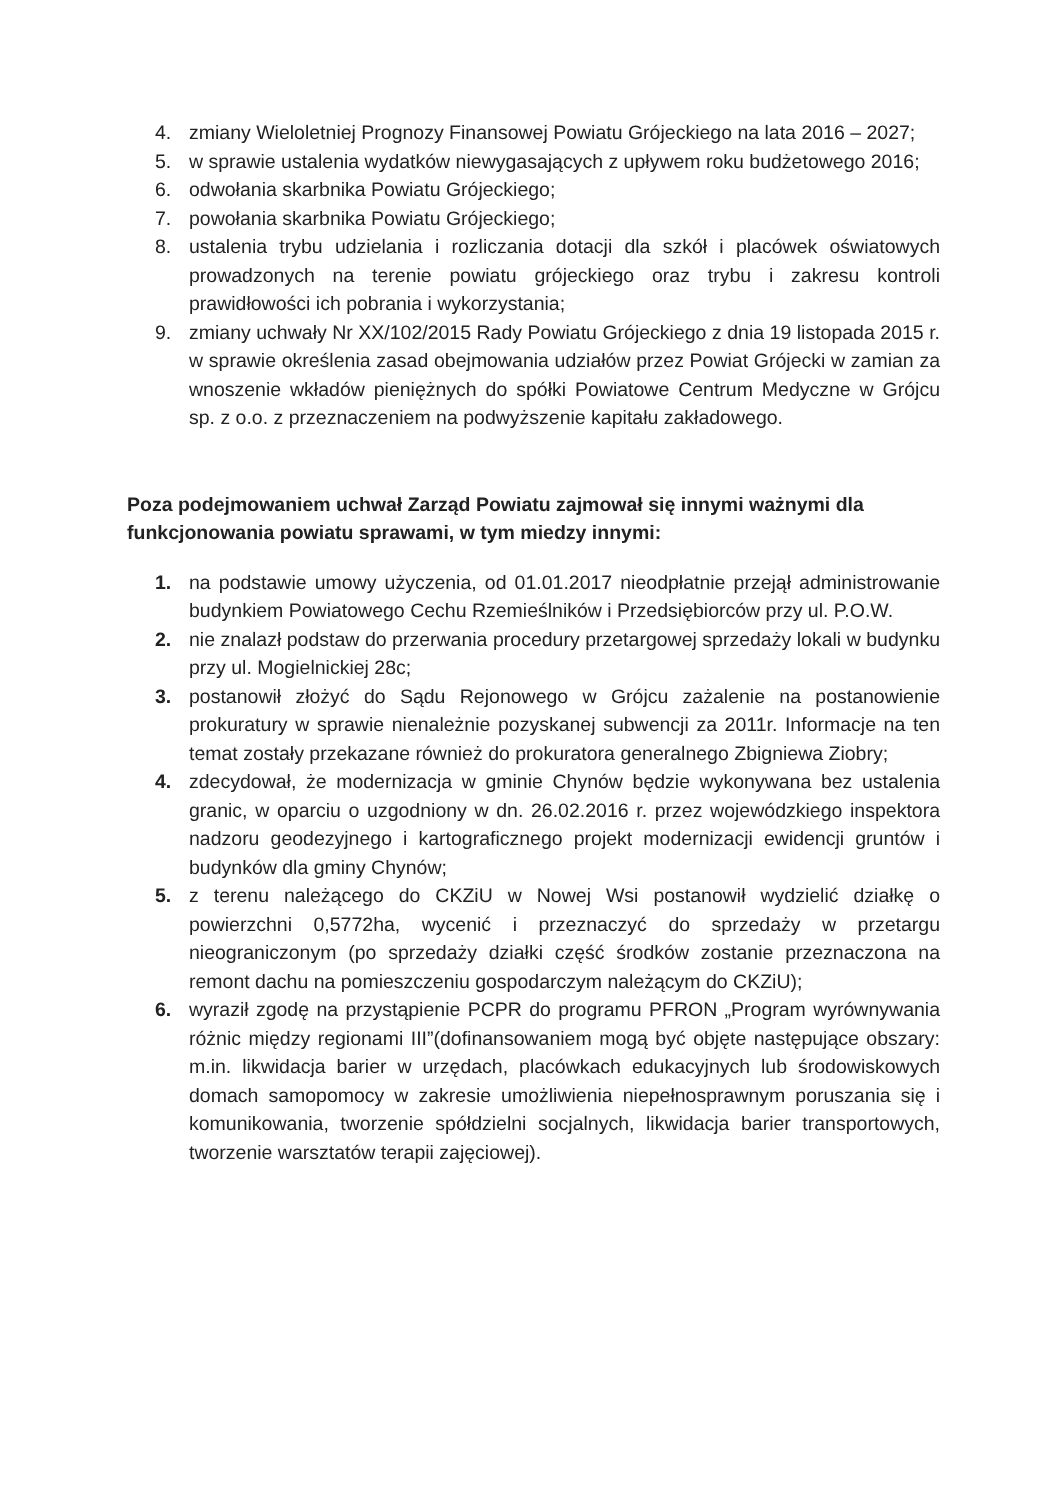4. zmiany Wieloletniej Prognozy Finansowej Powiatu Grójeckiego na lata 2016 – 2027;
5. w sprawie ustalenia wydatków niewygasających z upływem roku budżetowego 2016;
6. odwołania skarbnika Powiatu Grójeckiego;
7. powołania skarbnika Powiatu Grójeckiego;
8. ustalenia trybu udzielania i rozliczania dotacji dla szkół i placówek oświatowych prowadzonych na terenie powiatu grójeckiego oraz trybu i zakresu kontroli prawidłowości ich pobrania i wykorzystania;
9. zmiany uchwały Nr XX/102/2015 Rady Powiatu Grójeckiego z dnia 19 listopada 2015 r. w sprawie określenia zasad obejmowania udziałów przez Powiat Grójecki w zamian za wnoszenie wkładów pieniężnych do spółki Powiatowe Centrum Medyczne w Grójcu sp. z o.o. z przeznaczeniem na podwyższenie kapitału zakładowego.
Poza podejmowaniem uchwał Zarząd Powiatu zajmował się innymi ważnymi dla funkcjonowania powiatu sprawami, w tym miedzy innymi:
1. na podstawie umowy użyczenia, od 01.01.2017 nieodpłatnie przejął administrowanie budynkiem Powiatowego Cechu Rzemieślników i Przedsiębiorców przy ul. P.O.W.
2. nie znalazł podstaw do przerwania procedury przetargowej sprzedaży lokali w budynku przy ul. Mogielnickiej 28c;
3. postanowił złożyć do Sądu Rejonowego w Grójcu zażalenie na postanowienie prokuratury w sprawie nienależnie pozyskanej subwencji za 2011r. Informacje na ten temat zostały przekazane również do prokuratora generalnego Zbigniewa Ziobry;
4. zdecydował, że modernizacja w gminie Chynów będzie wykonywana bez ustalenia granic, w oparciu o uzgodniony w dn. 26.02.2016 r. przez wojewódzkiego inspektora nadzoru geodezyjnego i kartograficznego projekt modernizacji ewidencji gruntów i budynków dla gminy Chynów;
5. z terenu należącego do CKZiU w Nowej Wsi postanowił wydzielić działkę o powierzchni 0,5772ha, wycenić i przeznaczyć do sprzedaży w przetargu nieograniczonym (po sprzedaży działki część środków zostanie przeznaczona na remont dachu na pomieszczeniu gospodarczym należącym do CKZiU);
6. wyraził zgodę na przystąpienie PCPR do programu PFRON „Program wyrównywania różnic między regionami III”(dofinansowaniem mogą być objęte następujące obszary: m.in. likwidacja barier w urzędach, placówkach edukacyjnych lub środowiskowych domach samopomocy w zakresie umożliwienia niepełnosprawnym poruszania się i komunikowania, tworzenie spółdzielni socjalnych, likwidacja barier transportowych, tworzenie warsztatów terapii zajęciowej).